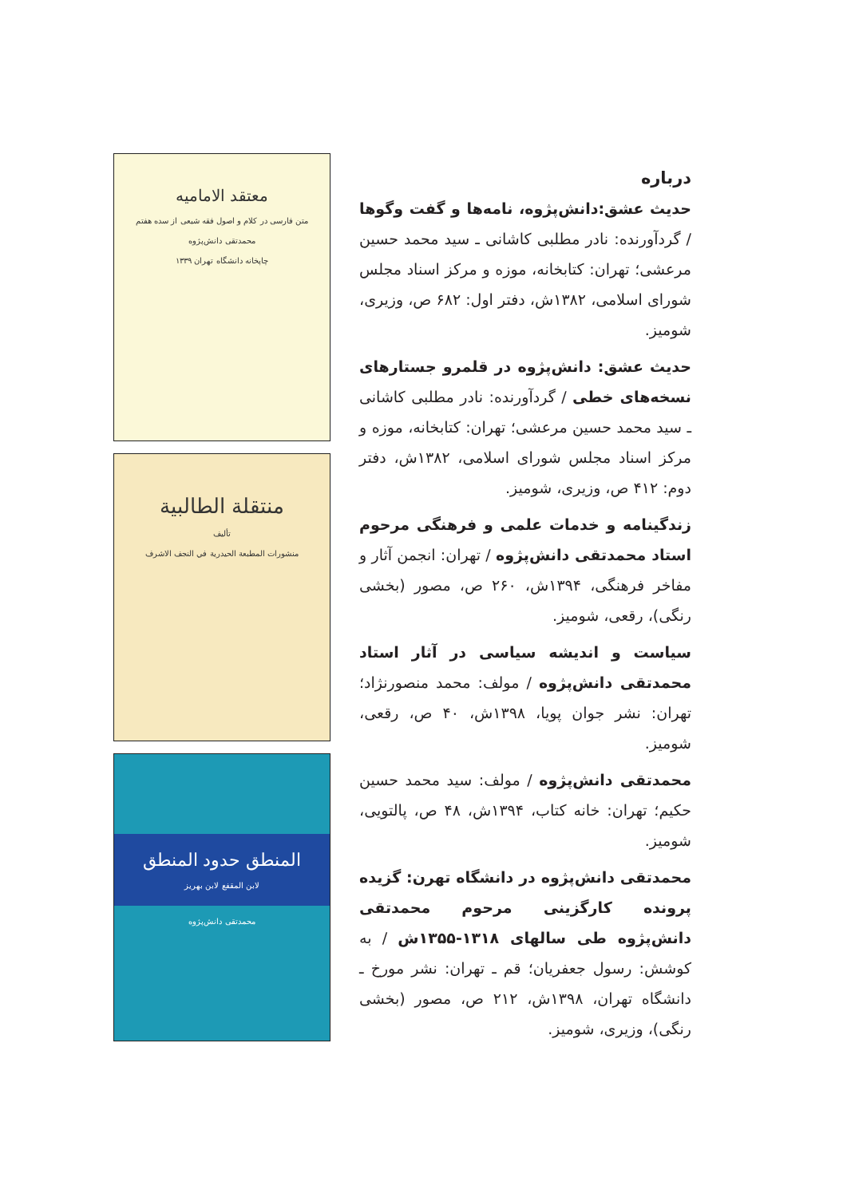درباره
حدیث عشق:دانش‌پژوه، نامه‌ها و گفت وگوها / گردآورنده: نادر مطلبی کاشانی ـ سید محمد حسین مرعشی؛ تهران: کتابخانه، موزه و مرکز اسناد مجلس شورای اسلامی، ۱۳۸۲ش، دفتر اول: ۶۸۲ ص، وزیری، شومیز.
حدیث عشق: دانش‌پژوه در قلمرو جستارهای نسخه‌های خطی / گردآورنده: نادر مطلبی کاشانی ـ سید محمد حسین مرعشی؛ تهران: کتابخانه، موزه و مرکز اسناد مجلس شورای اسلامی، ۱۳۸۲ش، دفتر دوم: ۴۱۲ ص، وزیری، شومیز.
زندگینامه و خدمات علمی و فرهنگی مرحوم استاد محمدتقی دانش‌پژوه / تهران: انجمن آثار و مفاخر فرهنگی، ۱۳۹۴ش، ۲۶۰ ص، مصور (بخشی رنگی)، رقعی، شومیز.
سیاست و اندیشه سیاسی در آثار استاد محمدتقی دانش‌پژوه / مولف: محمد منصورنژاد؛ تهران: نشر جوان پویا، ۱۳۹۸ش، ۴۰ ص، رقعی، شومیز.
محمدتقی دانش‌پژوه / مولف: سید محمد حسین حکیم؛ تهران: خانه کتاب، ۱۳۹۴ش، ۴۸ ص، پالتویی، شومیز.
محمدتقی دانش‌پژوه در دانشگاه تهرن: گزیده پرونده کارگزینی مرحوم محمدتقی دانش‌پژوه طی سالهای ۱۳۱۸-۱۳۵۵ش / به کوشش: رسول جعفریان؛ قم ـ تهران: نشر مورخ ـ دانشگاه تهران، ۱۳۹۸ش، ۲۱۲ ص، مصور (بخشی رنگی)، وزیری، شومیز.
معتقد الامامیه
متن فارسی در کلام و اصول فقه شیعی از سده هفتم
محمدتقی دانش‌پژوه
چاپخانه دانشگاه تهران ۱۳۳۹
منتقلة الطالبية
تأليف
منشورات المطبعة الحيدرية في النجف الاشرف
المنطق حدود المنطق
لابن المقفع لابن بهريز
محمدتقی دانش‌پژوه